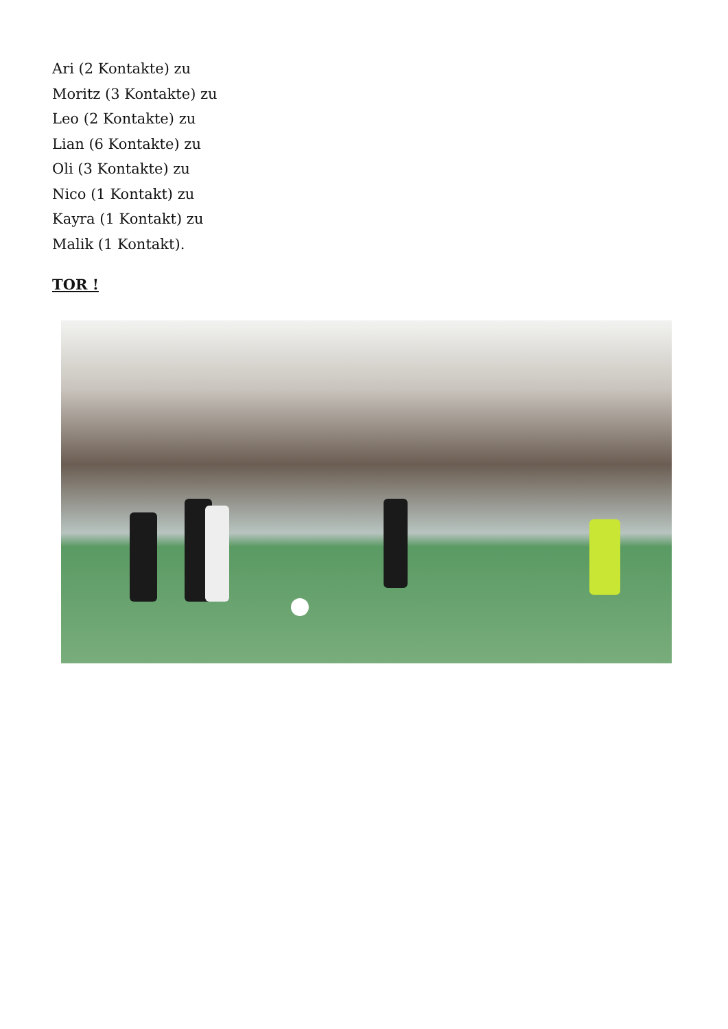Ari (2 Kontakte) zu
Moritz (3 Kontakte) zu
Leo (2 Kontakte) zu
Lian (6 Kontakte) zu
Oli (3 Kontakte) zu
Nico (1 Kontakt) zu
Kayra (1 Kontakt) zu
Malik (1 Kontakt).
TOR !